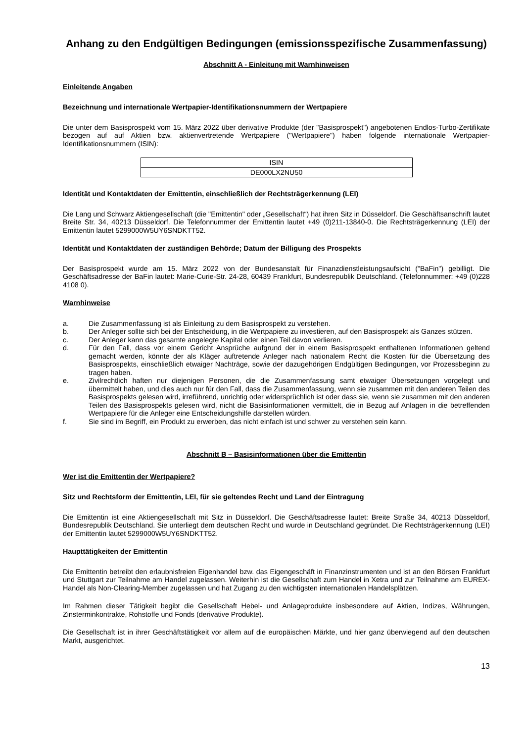Anhang zu den Endgültigen Bedingungen (emissionsspezifische Zusammenfassung)
Abschnitt A - Einleitung mit Warnhinweisen
Einleitende Angaben
Bezeichnung und internationale Wertpapier-Identifikationsnummern der Wertpapiere
Die unter dem Basisprospekt vom 15. März 2022 über derivative Produkte (der "Basisprospekt") angebotenen Endlos-Turbo-Zertifikate bezogen auf auf Aktien bzw. aktienvertretende Wertpapiere ("Wertpapiere") haben folgende internationale Wertpapier-Identifikationsnummern (ISIN):
| ISIN |
| DE000LX2NU50 |
Identität und Kontaktdaten der Emittentin, einschließlich der Rechtsträgerkennung (LEI)
Die Lang und Schwarz Aktiengesellschaft (die "Emittentin" oder „Gesellschaft“) hat ihren Sitz in Düsseldorf. Die Geschäftsanschrift lautet Breite Str. 34, 40213 Düsseldorf. Die Telefonnummer der Emittentin lautet +49 (0)211-13840-0. Die Rechtsträgerkennung (LEI) der Emittentin lautet 5299000W5UY6SNDKTT52.
Identität und Kontaktdaten der zuständigen Behörde; Datum der Billigung des Prospekts
Der Basisprospekt wurde am 15. März 2022 von der Bundesanstalt für Finanzdienstleistungsaufsicht ("BaFin") gebilligt. Die Geschäftsadresse der BaFin lautet: Marie-Curie-Str. 24-28, 60439 Frankfurt, Bundesrepublik Deutschland. (Telefonnummer: +49 (0)228 4108 0).
Warnhinweise
a. Die Zusammenfassung ist als Einleitung zu dem Basisprospekt zu verstehen.
b. Der Anleger sollte sich bei der Entscheidung, in die Wertpapiere zu investieren, auf den Basisprospekt als Ganzes stützen.
c. Der Anleger kann das gesamte angelegte Kapital oder einen Teil davon verlieren.
d. Für den Fall, dass vor einem Gericht Ansprüche aufgrund der in einem Basisprospekt enthaltenen Informationen geltend gemacht werden, könnte der als Kläger auftretende Anleger nach nationalem Recht die Kosten für die Übersetzung des Basisprospekts, einschließlich etwaiger Nachträge, sowie der dazugehörigen Endgültigen Bedingungen, vor Prozessbeginn zu tragen haben.
e. Zivilrechtlich haften nur diejenigen Personen, die die Zusammenfassung samt etwaiger Übersetzungen vorgelegt und übermittelt haben, und dies auch nur für den Fall, dass die Zusammenfassung, wenn sie zusammen mit den anderen Teilen des Basisprospekts gelesen wird, irreführend, unrichtig oder widersprüchlich ist oder dass sie, wenn sie zusammen mit den anderen Teilen des Basisprospekts gelesen wird, nicht die Basisinformationen vermittelt, die in Bezug auf Anlagen in die betreffenden Wertpapiere für die Anleger eine Entscheidungshilfe darstellen würden.
f. Sie sind im Begriff, ein Produkt zu erwerben, das nicht einfach ist und schwer zu verstehen sein kann.
Abschnitt B – Basisinformationen über die Emittentin
Wer ist die Emittentin der Wertpapiere?
Sitz und Rechtsform der Emittentin, LEI, für sie geltendes Recht und Land der Eintragung
Die Emittentin ist eine Aktiengesellschaft mit Sitz in Düsseldorf. Die Geschäftsadresse lautet: Breite Straße 34, 40213 Düsseldorf, Bundesrepublik Deutschland. Sie unterliegt dem deutschen Recht und wurde in Deutschland gegründet. Die Rechtsträgerkennung (LEI) der Emittentin lautet 5299000W5UY6SNDKTT52.
Haupttätigkeiten der Emittentin
Die Emittentin betreibt den erlaubnisfreien Eigenhandel bzw. das Eigengeschäft in Finanzinstrumenten und ist an den Börsen Frankfurt und Stuttgart zur Teilnahme am Handel zugelassen. Weiterhin ist die Gesellschaft zum Handel in Xetra und zur Teilnahme am EUREX-Handel als Non-Clearing-Member zugelassen und hat Zugang zu den wichtigsten internationalen Handelsplätzen.
Im Rahmen dieser Tätigkeit begibt die Gesellschaft Hebel- und Anlageprodukte insbesondere auf Aktien, Indizes, Währungen, Zinsterminkontrakte, Rohstoffe und Fonds (derivative Produkte).
Die Gesellschaft ist in ihrer Geschäftstätigkeit vor allem auf die europäischen Märkte, und hier ganz überwiegend auf den deutschen Markt, ausgerichtet.
13